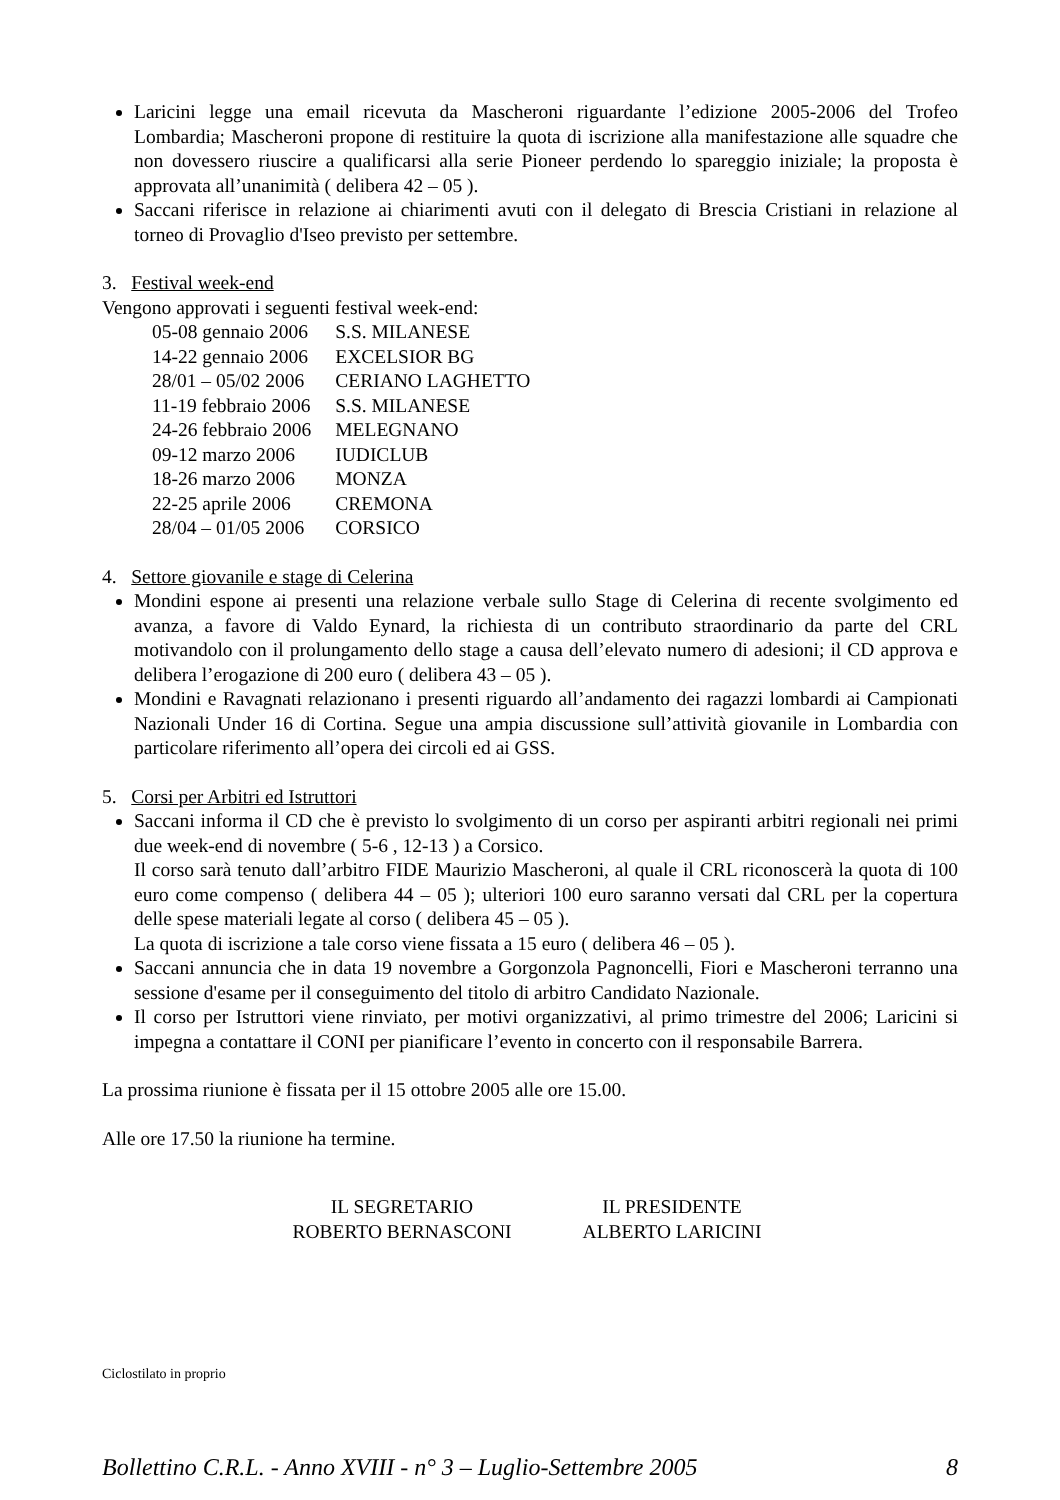Laricini legge una email ricevuta da Mascheroni riguardante l’edizione 2005-2006 del Trofeo Lombardia; Mascheroni propone di restituire la quota di iscrizione alla manifestazione alle squadre che non dovessero riuscire a qualificarsi alla serie Pioneer perdendo lo spareggio iniziale; la proposta è approvata all’unanimità ( delibera 42 – 05 ).
Saccani riferisce in relazione ai chiarimenti avuti con il delegato di Brescia Cristiani in relazione al torneo di Provaglio d'Iseo previsto per settembre.
3. Festival week-end
Vengono approvati i seguenti festival week-end:
| 05-08 gennaio 2006 | S.S. MILANESE |
| 14-22 gennaio 2006 | EXCELSIOR BG |
| 28/01 – 05/02 2006 | CERIANO LAGHETTO |
| 11-19 febbraio 2006 | S.S. MILANESE |
| 24-26 febbraio 2006 | MELEGNANO |
| 09-12 marzo 2006 | IUDICLUB |
| 18-26 marzo 2006 | MONZA |
| 22-25 aprile 2006 | CREMONA |
| 28/04 – 01/05 2006 | CORSICO |
4. Settore giovanile e stage di Celerina
Mondini espone ai presenti una relazione verbale sullo Stage di Celerina di recente svolgimento ed avanza, a favore di Valdo Eynard, la richiesta di un contributo straordinario da parte del CRL motivandolo con il prolungamento dello stage a causa dell’elevato numero di adesioni; il CD approva e delibera l’erogazione di 200 euro ( delibera 43 – 05 ).
Mondini e Ravagnati relazionano i presenti riguardo all’andamento dei ragazzi lombardi ai Campionati Nazionali Under 16 di Cortina. Segue una ampia discussione sull’attività giovanile in Lombardia con particolare riferimento all’opera dei circoli ed ai GSS.
5. Corsi per Arbitri ed Istruttori
Saccani informa il CD che è previsto lo svolgimento di un corso per aspiranti arbitri regionali nei primi due week-end di novembre ( 5-6 , 12-13 ) a Corsico.
Il corso sarà tenuto dall’arbitro FIDE Maurizio Mascheroni, al quale il CRL riconoscerà la quota di 100 euro come compenso ( delibera 44 – 05 ); ulteriori 100 euro saranno versati dal CRL per la copertura delle spese materiali legate al corso ( delibera 45 – 05 ).
La quota di iscrizione a tale corso viene fissata a 15 euro ( delibera 46 – 05 ).
Saccani annuncia che in data 19 novembre a Gorgonzola Pagnoncelli, Fiori e Mascheroni terranno una sessione d'esame per il conseguimento del titolo di arbitro Candidato Nazionale.
Il corso per Istruttori viene rinviato, per motivi organizzativi, al primo trimestre del 2006; Laricini si impegna a contattare il CONI per pianificare l’evento in concerto con il responsabile Barrera.
La prossima riunione è fissata per il 15 ottobre 2005 alle ore 15.00.
Alle ore 17.50 la riunione ha termine.
IL SEGRETARIO
ROBERTO BERNASCONI
IL PRESIDENTE
ALBERTO LARICINI
Ciclostilato in proprio
Bollettino C.R.L. - Anno XVIII - n° 3 – Luglio-Settembre 2005 8